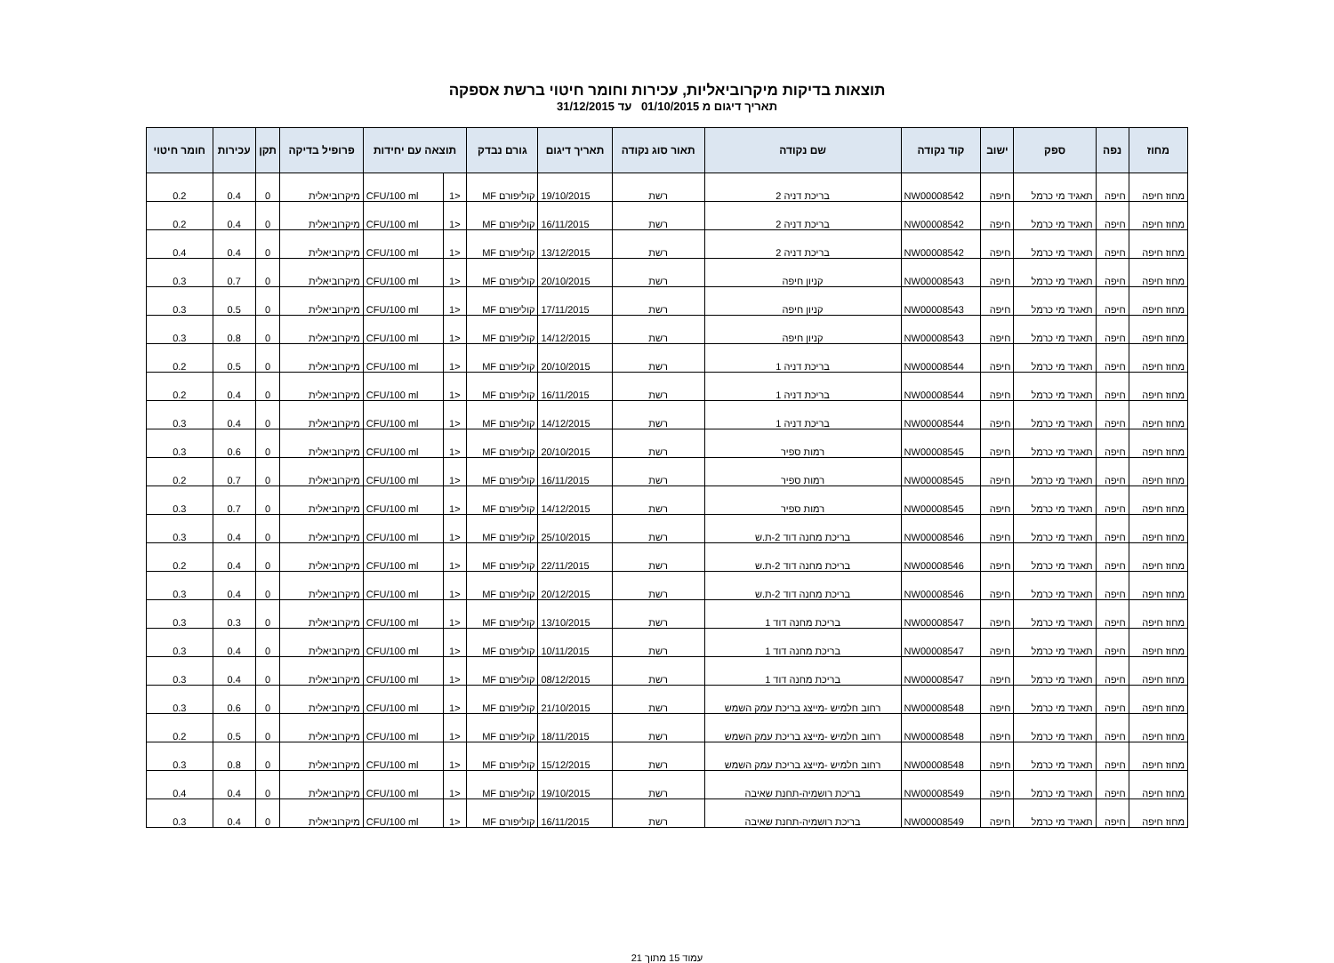תוצאות בדיקות מיקרוביאליות, עכירות וחומר חיטוי ברשת אספקה
תאריך דיגום מ 01/10/2015 עד 31/12/2015
| מחוז | נפה | ספק | ישוב | קוד נקודה | שם נקודה | תאור סוג נקודה | תאריך דיגום | גורם נבדק | תוצאה עם יחידות | | פרופיל בדיקה | תקן | עכירות | חומר חיטוי |
| --- | --- | --- | --- | --- | --- | --- | --- | --- | --- | --- | --- | --- | --- | --- |
| מחוז חיפה | חיפה | תאגיד מי כרמל | חיפה | NW00008542 | בריכת דניה 2 | רשת | 19/10/2015 | קוליפורם MF | <1 | CFU/100 ml | מיקרוביאלית | 0 | 0.4 | 0.2 |
| מחוז חיפה | חיפה | תאגיד מי כרמל | חיפה | NW00008542 | בריכת דניה 2 | רשת | 16/11/2015 | קוליפורם MF | <1 | CFU/100 ml | מיקרוביאלית | 0 | 0.4 | 0.2 |
| מחוז חיפה | חיפה | תאגיד מי כרמל | חיפה | NW00008542 | בריכת דניה 2 | רשת | 13/12/2015 | קוליפורם MF | <1 | CFU/100 ml | מיקרוביאלית | 0 | 0.4 | 0.4 |
| מחוז חיפה | חיפה | תאגיד מי כרמל | חיפה | NW00008543 | קניון חיפה | רשת | 20/10/2015 | קוליפורם MF | <1 | CFU/100 ml | מיקרוביאלית | 0 | 0.7 | 0.3 |
| מחוז חיפה | חיפה | תאגיד מי כרמל | חיפה | NW00008543 | קניון חיפה | רשת | 17/11/2015 | קוליפורם MF | <1 | CFU/100 ml | מיקרוביאלית | 0 | 0.5 | 0.3 |
| מחוז חיפה | חיפה | תאגיד מי כרמל | חיפה | NW00008543 | קניון חיפה | רשת | 14/12/2015 | קוליפורם MF | <1 | CFU/100 ml | מיקרוביאלית | 0 | 0.8 | 0.3 |
| מחוז חיפה | חיפה | תאגיד מי כרמל | חיפה | NW00008544 | בריכת דניה 1 | רשת | 20/10/2015 | קוליפורם MF | <1 | CFU/100 ml | מיקרוביאלית | 0 | 0.5 | 0.2 |
| מחוז חיפה | חיפה | תאגיד מי כרמל | חיפה | NW00008544 | בריכת דניה 1 | רשת | 16/11/2015 | קוליפורם MF | <1 | CFU/100 ml | מיקרוביאלית | 0 | 0.4 | 0.2 |
| מחוז חיפה | חיפה | תאגיד מי כרמל | חיפה | NW00008544 | בריכת דניה 1 | רשת | 14/12/2015 | קוליפורם MF | <1 | CFU/100 ml | מיקרוביאלית | 0 | 0.4 | 0.3 |
| מחוז חיפה | חיפה | תאגיד מי כרמל | חיפה | NW00008545 | רמות ספיר | רשת | 20/10/2015 | קוליפורם MF | <1 | CFU/100 ml | מיקרוביאלית | 0 | 0.6 | 0.3 |
| מחוז חיפה | חיפה | תאגיד מי כרמל | חיפה | NW00008545 | רמות ספיר | רשת | 16/11/2015 | קוליפורם MF | <1 | CFU/100 ml | מיקרוביאלית | 0 | 0.7 | 0.2 |
| מחוז חיפה | חיפה | תאגיד מי כרמל | חיפה | NW00008545 | רמות ספיר | רשת | 14/12/2015 | קוליפורם MF | <1 | CFU/100 ml | מיקרוביאלית | 0 | 0.7 | 0.3 |
| מחוז חיפה | חיפה | תאגיד מי כרמל | חיפה | NW00008546 | בריכת מחנה דוד 2-ת.ש | רשת | 25/10/2015 | קוליפורם MF | <1 | CFU/100 ml | מיקרוביאלית | 0 | 0.4 | 0.3 |
| מחוז חיפה | חיפה | תאגיד מי כרמל | חיפה | NW00008546 | בריכת מחנה דוד 2-ת.ש | רשת | 22/11/2015 | קוליפורם MF | <1 | CFU/100 ml | מיקרוביאלית | 0 | 0.4 | 0.2 |
| מחוז חיפה | חיפה | תאגיד מי כרמל | חיפה | NW00008546 | בריכת מחנה דוד 2-ת.ש | רשת | 20/12/2015 | קוליפורם MF | <1 | CFU/100 ml | מיקרוביאלית | 0 | 0.4 | 0.3 |
| מחוז חיפה | חיפה | תאגיד מי כרמל | חיפה | NW00008547 | בריכת מחנה דוד 1 | רשת | 13/10/2015 | קוליפורם MF | <1 | CFU/100 ml | מיקרוביאלית | 0 | 0.3 | 0.3 |
| מחוז חיפה | חיפה | תאגיד מי כרמל | חיפה | NW00008547 | בריכת מחנה דוד 1 | רשת | 10/11/2015 | קוליפורם MF | <1 | CFU/100 ml | מיקרוביאלית | 0 | 0.4 | 0.3 |
| מחוז חיפה | חיפה | תאגיד מי כרמל | חיפה | NW00008547 | בריכת מחנה דוד 1 | רשת | 08/12/2015 | קוליפורם MF | <1 | CFU/100 ml | מיקרוביאלית | 0 | 0.4 | 0.3 |
| מחוז חיפה | חיפה | תאגיד מי כרמל | חיפה | NW00008548 | רחוב חלמיש -מייצג בריכת עמק השמש | רשת | 21/10/2015 | קוליפורם MF | <1 | CFU/100 ml | מיקרוביאלית | 0 | 0.6 | 0.3 |
| מחוז חיפה | חיפה | תאגיד מי כרמל | חיפה | NW00008548 | רחוב חלמיש -מייצג בריכת עמק השמש | רשת | 18/11/2015 | קוליפורם MF | <1 | CFU/100 ml | מיקרוביאלית | 0 | 0.5 | 0.2 |
| מחוז חיפה | חיפה | תאגיד מי כרמל | חיפה | NW00008548 | רחוב חלמיש -מייצג בריכת עמק השמש | רשת | 15/12/2015 | קוליפורם MF | <1 | CFU/100 ml | מיקרוביאלית | 0 | 0.8 | 0.3 |
| מחוז חיפה | חיפה | תאגיד מי כרמל | חיפה | NW00008549 | בריכת רושמיה-תחנת שאיבה | רשת | 19/10/2015 | קוליפורם MF | <1 | CFU/100 ml | מיקרוביאלית | 0 | 0.4 | 0.4 |
| מחוז חיפה | חיפה | תאגיד מי כרמל | חיפה | NW00008549 | בריכת רושמיה-תחנת שאיבה | רשת | 16/11/2015 | קוליפורם MF | <1 | CFU/100 ml | מיקרוביאלית | 0 | 0.4 | 0.3 |
עמוד 15 מתוך 21